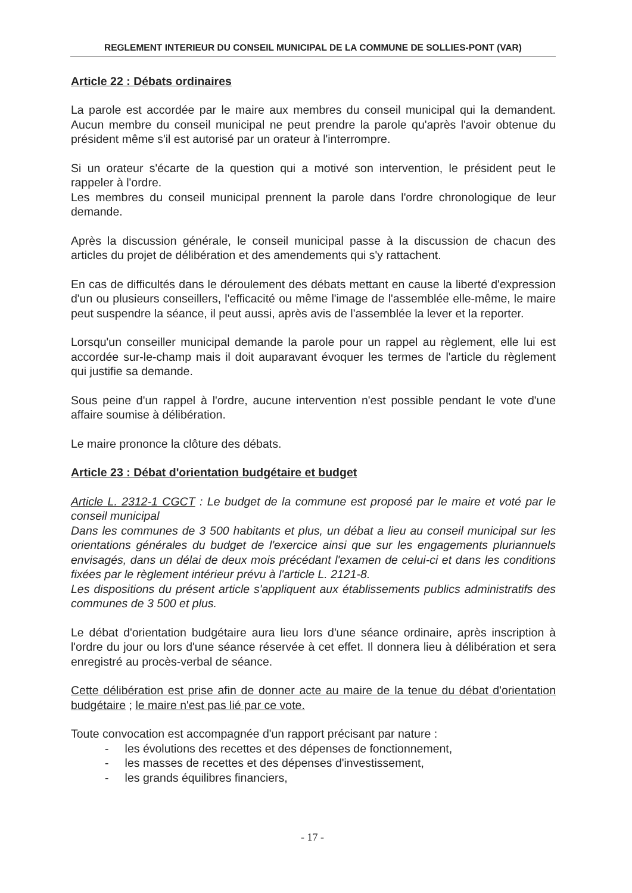REGLEMENT INTERIEUR DU CONSEIL MUNICIPAL DE LA COMMUNE DE SOLLIES-PONT (VAR)
Article 22 : Débats ordinaires
La parole est accordée par le maire aux membres du conseil municipal qui la demandent. Aucun membre du conseil municipal ne peut prendre la parole qu'après l'avoir obtenue du président même s'il est autorisé par un orateur à l'interrompre.
Si un orateur s'écarte de la question qui a motivé son intervention, le président peut le rappeler à l'ordre.
Les membres du conseil municipal prennent la parole dans l'ordre chronologique de leur demande.
Après la discussion générale, le conseil municipal passe à la discussion de chacun des articles du projet de délibération et des amendements qui s'y rattachent.
En cas de difficultés dans le déroulement des débats mettant en cause la liberté d'expression d'un ou plusieurs conseillers, l'efficacité ou même l'image de l'assemblée elle-même, le maire peut suspendre la séance, il peut aussi, après avis de l'assemblée la lever et la reporter.
Lorsqu'un conseiller municipal demande la parole pour un rappel au règlement, elle lui est accordée sur-le-champ mais il doit auparavant évoquer les termes de l'article du règlement qui justifie sa demande.
Sous peine d'un rappel à l'ordre, aucune intervention n'est possible pendant le vote d'une affaire soumise à délibération.
Le maire prononce la clôture des débats.
Article 23 : Débat d'orientation budgétaire et budget
Article L. 2312-1 CGCT : Le budget de la commune est proposé par le maire et voté par le conseil municipal
Dans les communes de 3 500 habitants et plus, un débat a lieu au conseil municipal sur les orientations générales du budget de l'exercice ainsi que sur les engagements pluriannuels envisagés, dans un délai de deux mois précédant l'examen de celui-ci et dans les conditions fixées par le règlement intérieur prévu à l'article L. 2121-8.
Les dispositions du présent article s'appliquent aux établissements publics administratifs des communes de 3 500 et plus.
Le débat d'orientation budgétaire aura lieu lors d'une séance ordinaire, après inscription à l'ordre du jour ou lors d'une séance réservée à cet effet. Il donnera lieu à délibération et sera enregistré au procès-verbal de séance.
Cette délibération est prise afin de donner acte au maire de la tenue du débat d'orientation budgétaire ; le maire n'est pas lié par ce vote.
Toute convocation est accompagnée d'un rapport précisant par nature :
- les évolutions des recettes et des dépenses de fonctionnement,
- les masses de recettes et des dépenses d'investissement,
- les grands équilibres financiers,
- 17 -